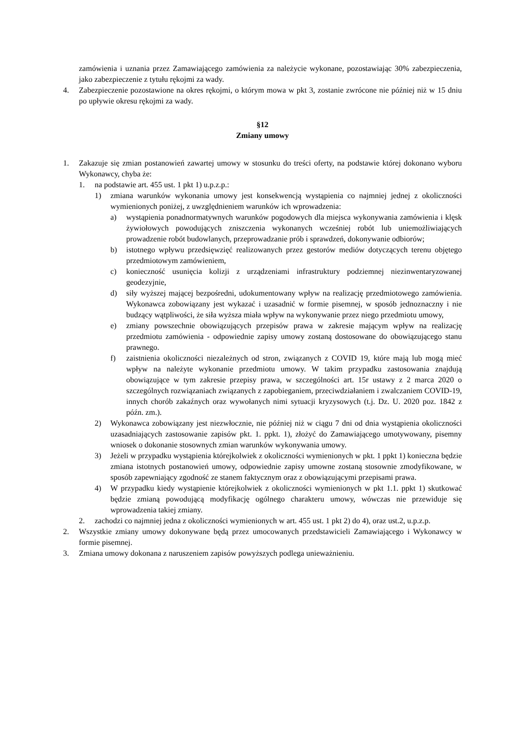zamówienia i uznania przez Zamawiającego zamówienia za należycie wykonane, pozostawiając 30% zabezpieczenia, jako zabezpieczenie z tytułu rękojmi za wady.
4. Zabezpieczenie pozostawione na okres rękojmi, o którym mowa w pkt 3, zostanie zwrócone nie później niż w 15 dniu po upływie okresu rękojmi za wady.
§12
Zmiany umowy
1. Zakazuje się zmian postanowień zawartej umowy w stosunku do treści oferty, na podstawie której dokonano wyboru Wykonawcy, chyba że:
1. na podstawie art. 455 ust. 1 pkt 1) u.p.z.p.:
1) zmiana warunków wykonania umowy jest konsekwencją wystąpienia co najmniej jednej z okoliczności wymienionych poniżej, z uwzględnieniem warunków ich wprowadzenia:
a) wystąpienia ponadnormatywnych warunków pogodowych dla miejsca wykonywania zamówienia i klęsk żywiołowych powodujących zniszczenia wykonanych wcześniej robót lub uniemożliwiających prowadzenie robót budowlanych, przeprowadzanie prób i sprawdzeń, dokonywanie odbiorów;
b) istotnego wpływu przedsięwzięć realizowanych przez gestorów mediów dotyczących terenu objętego przedmiotowym zamówieniem,
c) konieczność usunięcia kolizji z urządzeniami infrastruktury podziemnej niezinwentaryzowanej geodezyjnie,
d) siły wyższej mającej bezpośredni, udokumentowany wpływ na realizację przedmiotowego zamówienia. Wykonawca zobowiązany jest wykazać i uzasadnić w formie pisemnej, w sposób jednoznaczny i nie budzący wątpliwości, że siła wyższa miała wpływ na wykonywanie przez niego przedmiotu umowy,
e) zmiany powszechnie obowiązujących przepisów prawa w zakresie mającym wpływ na realizację przedmiotu zamówienia - odpowiednie zapisy umowy zostaną dostosowane do obowiązującego stanu prawnego.
f) zaistnienia okoliczności niezależnych od stron, związanych z COVID 19, które mają lub mogą mieć wpływ na należyte wykonanie przedmiotu umowy. W takim przypadku zastosowania znajdują obowiązujące w tym zakresie przepisy prawa, w szczególności art. 15r ustawy z 2 marca 2020 o szczególnych rozwiązaniach związanych z zapobieganiem, przeciwdziałaniem i zwalczaniem COVID-19, innych chorób zakaźnych oraz wywołanych nimi sytuacji kryzysowych (t.j. Dz. U. 2020 poz. 1842 z późn. zm.).
2) Wykonawca zobowiązany jest niezwłocznie, nie później niż w ciągu 7 dni od dnia wystąpienia okoliczności uzasadniających zastosowanie zapisów pkt. 1. ppkt. 1), złożyć do Zamawiającego umotywowany, pisemny wniosek o dokonanie stosownych zmian warunków wykonywania umowy.
3) Jeżeli w przypadku wystąpienia którejkolwiek z okoliczności wymienionych w pkt. 1 ppkt 1) konieczna będzie zmiana istotnych postanowień umowy, odpowiednie zapisy umowne zostaną stosownie zmodyfikowane, w sposób zapewniający zgodność ze stanem faktycznym oraz z obowiązującymi przepisami prawa.
4) W przypadku kiedy wystąpienie którejkolwiek z okoliczności wymienionych w pkt 1.1. ppkt 1) skutkować będzie zmianą powodującą modyfikację ogólnego charakteru umowy, wówczas nie przewiduje się wprowadzenia takiej zmiany.
2. zachodzi co najmniej jedna z okoliczności wymienionych w art. 455 ust. 1 pkt 2) do 4), oraz ust.2, u.p.z.p.
2. Wszystkie zmiany umowy dokonywane będą przez umocowanych przedstawicieli Zamawiającego i Wykonawcy w formie pisemnej.
3. Zmiana umowy dokonana z naruszeniem zapisów powyższych podlega unieważnieniu.